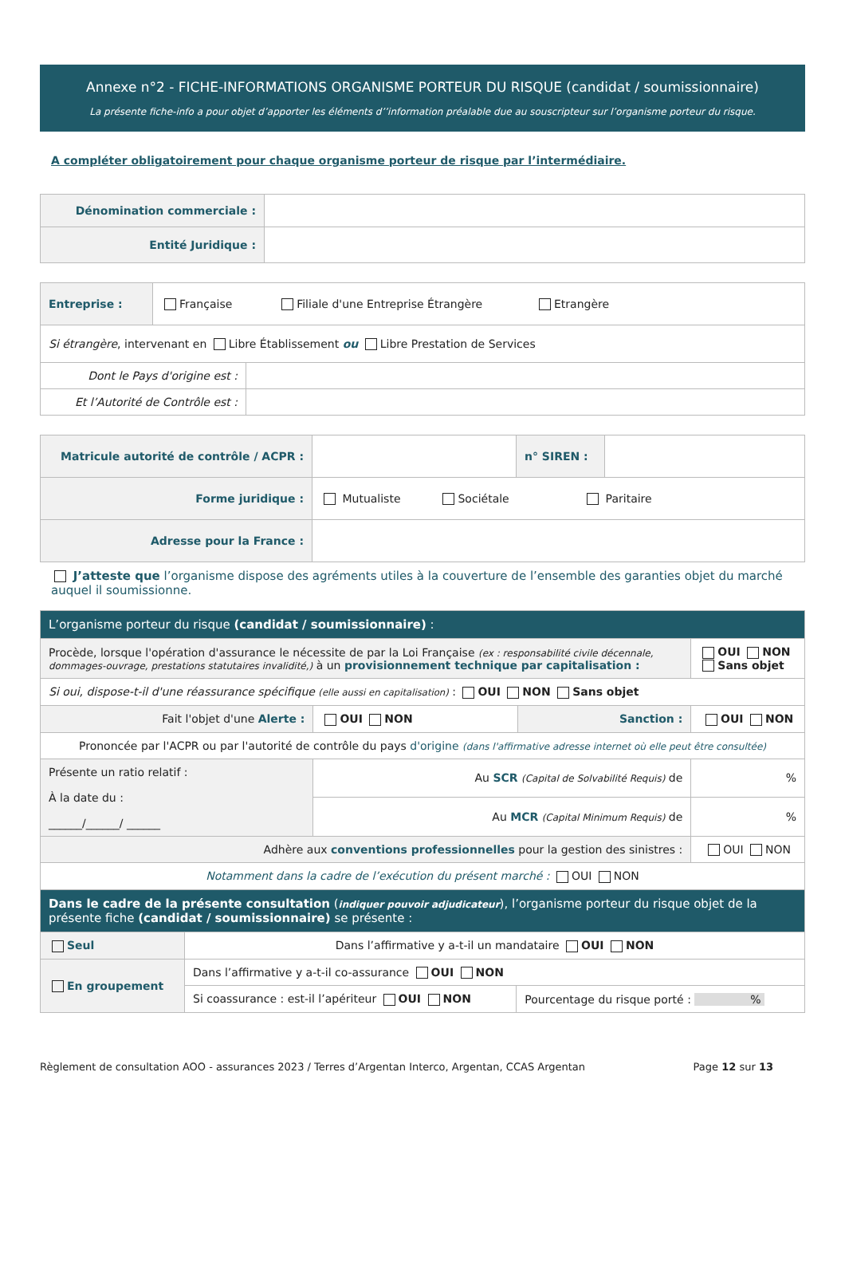Annexe n°2 - FICHE-INFORMATIONS ORGANISME PORTEUR DU RISQUE (candidat / soumissionnaire)
La présente fiche-info a pour objet d’apporter les éléments d’’information préalable due au souscripteur sur l’organisme porteur du risque.
A compléter obligatoirement pour chaque organisme porteur de risque par l’intermédiaire.
| Dénomination commerciale : | |
| Entité Juridique : | |
| Entreprise : | Française Filiale d'une Entreprise Étrangère Etrangère | |
| Si étrangère , intervenant en Libre Établissement ou Libre Prestation de Services | | |
| Dont le Pays d'origine est : | | |
| Et l’Autorité de Contrôle est : | | |
| Matricule autorité de contrôle / ACPR : | | n° SIREN : | |
| Forme juridique : | Mutualiste Sociétale Paritaire | | |
| Adresse pour la France : | | | |
J’atteste que l’organisme dispose des agréments utiles à la couverture de l’ensemble des garanties objet du marché auquel il soumissionne.
| L’organisme porteur du risque (candidat / soumissionnaire) : | | | |
| Procède, lorsque l'opération d'assurance le nécessite de par la Loi Française (ex : responsabilité civile décennale, dommages-ouvrage, prestations statutaires invalidité,) à un provisionnement technique par capitalisation : | | | OUI NON Sans objet |
| Si oui, dispose-t-il d'une réassurance spécifique (elle aussi en capitalisation) : OUI NON Sans objet | | | |
| Fait l'objet d'une Alerte : | OUI NON | Sanction : | OUI NON |
| Prononcée par l'ACPR ou par l'autorité de contrôle du pays d'origine (dans l'affirmative adresse internet où elle peut être consultée) | | | |
| Présente un ratio relatif : À la date du : ______/______/ ______ | Au SCR (Capital de Solvabilité Requis) de | | % |
| | Au MCR (Capital Minimum Requis) de | | % |
| Adhère aux conventions professionnelles pour la gestion des sinistres : | | | OUI NON |
| Notamment dans la cadre de l’exécution du présent marché : OUI NON | | | |
| Dans le cadre de la présente consultation ( indiquer pouvoir adjudicateur ), l’organisme porteur du risque objet de la présente fiche (candidat / soumissionnaire) se présente : | | | |
| Seul | Dans l’affirmative y a-t-il un mandataire OUI NON | |
| En groupement | Dans l’affirmative y a-t-il co-assurance OUI NON | |
| | Si coassurance : est-il l’apériteur OUI NON | Pourcentage du risque porté : % |
Règlement de consultation AOO - assurances 2023 / Terres d’Argentan Interco, Argentan, CCAS Argentan Page 12 sur 13